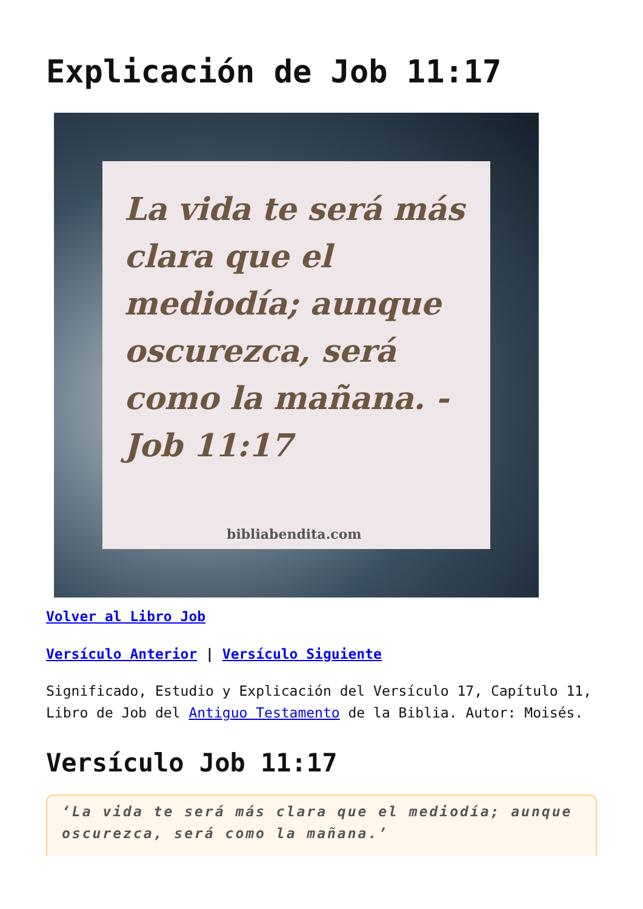Explicación de Job 11:17
La vida te será más clara que el mediodía; aunque oscurezca, será como la mañana. - Job 11:17
bibliabendita.com
Volver al Libro Job
Versículo Anterior | Versículo Siguiente
Significado, Estudio y Explicación del Versículo 17, Capítulo 11, Libro de Job del Antiguo Testamento de la Biblia. Autor: Moisés.
Versículo Job 11:17
‘La vida te será más clara que el mediodía; aunque oscurezca, será como la mañana.’